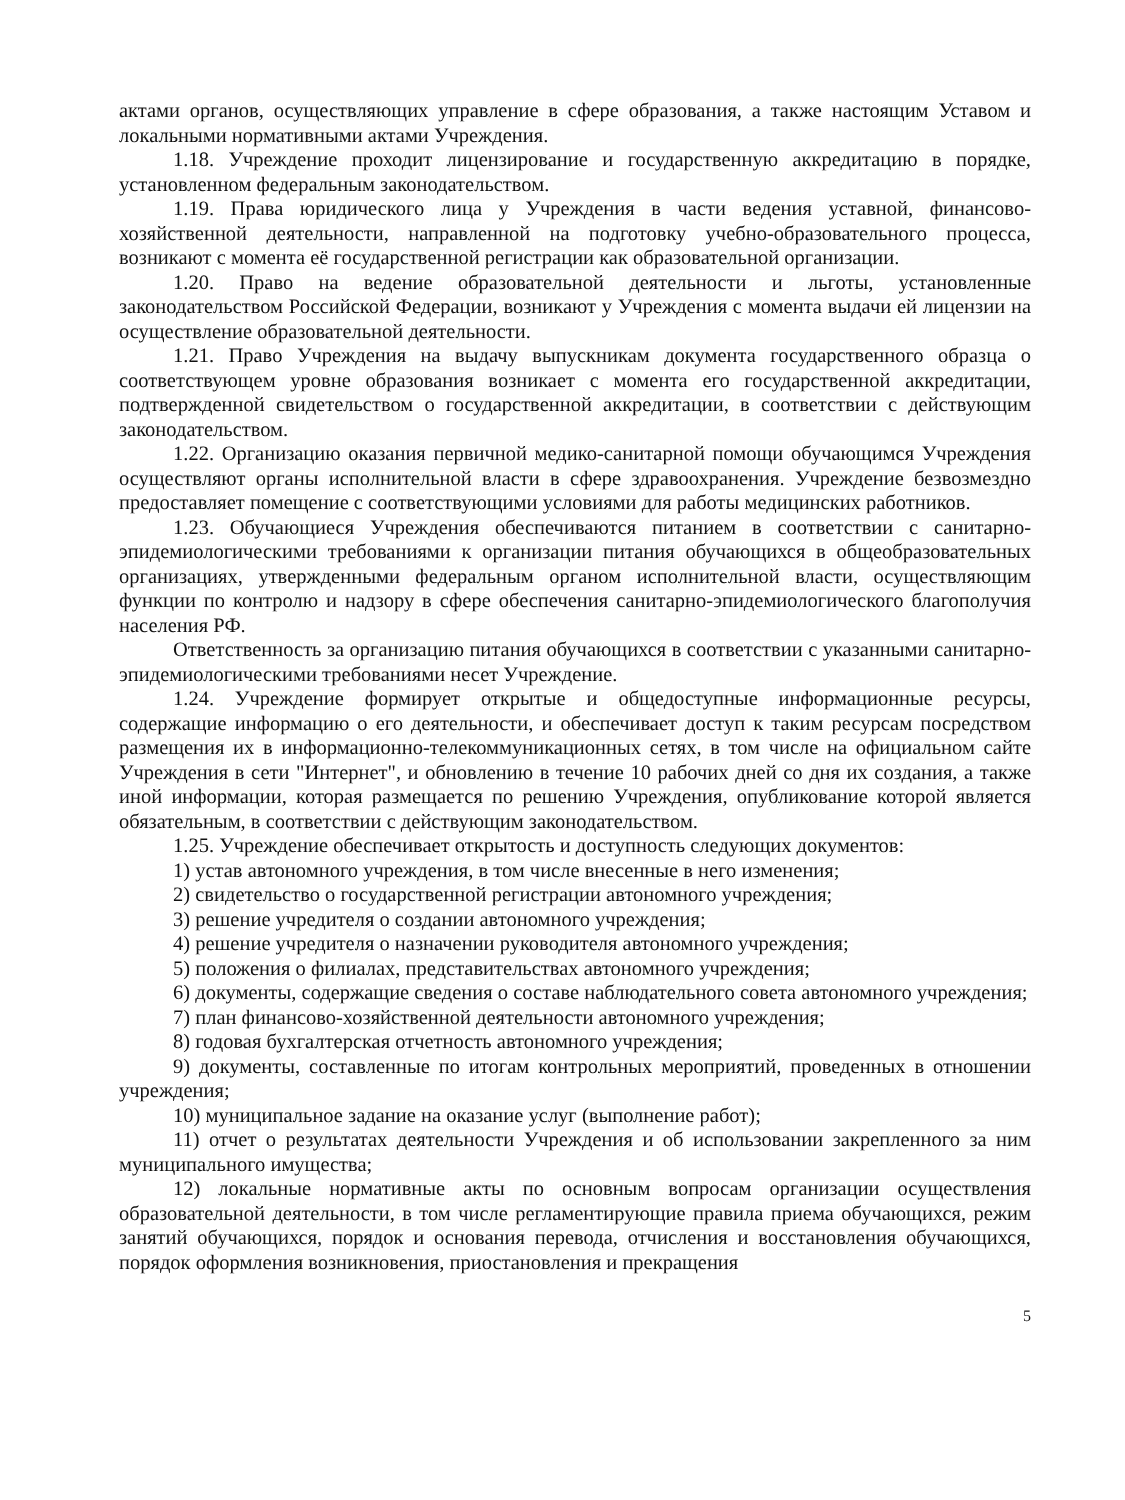актами органов, осуществляющих управление в сфере образования, а также настоящим Уставом и локальными нормативными актами Учреждения.
1.18. Учреждение проходит лицензирование и государственную аккредитацию в порядке, установленном федеральным законодательством.
1.19. Права юридического лица у Учреждения в части ведения уставной, финансово-хозяйственной деятельности, направленной на подготовку учебно-образовательного процесса, возникают с момента её государственной регистрации как образовательной организации.
1.20. Право на ведение образовательной деятельности и льготы, установленные законодательством Российской Федерации, возникают у Учреждения с момента выдачи ей лицензии на осуществление образовательной деятельности.
1.21. Право Учреждения на выдачу выпускникам документа государственного образца о соответствующем уровне образования возникает с момента его государственной аккредитации, подтвержденной свидетельством о государственной аккредитации, в соответствии с действующим законодательством.
1.22. Организацию оказания первичной медико-санитарной помощи обучающимся Учреждения осуществляют органы исполнительной власти в сфере здравоохранения. Учреждение безвозмездно предоставляет помещение с соответствующими условиями для работы медицинских работников.
1.23. Обучающиеся Учреждения обеспечиваются питанием в соответствии с санитарно-эпидемиологическими требованиями к организации питания обучающихся в общеобразовательных организациях, утвержденными федеральным органом исполнительной власти, осуществляющим функции по контролю и надзору в сфере обеспечения санитарно-эпидемиологического благополучия населения РФ.
Ответственность за организацию питания обучающихся в соответствии с указанными санитарно-эпидемиологическими требованиями несет Учреждение.
1.24. Учреждение формирует открытые и общедоступные информационные ресурсы, содержащие информацию о его деятельности, и обеспечивает доступ к таким ресурсам посредством размещения их в информационно-телекоммуникационных сетях, в том числе на официальном сайте Учреждения в сети "Интернет", и обновлению в течение 10 рабочих дней со дня их создания, а также иной информации, которая размещается по решению Учреждения, опубликование которой является обязательным, в соответствии с действующим законодательством.
1.25. Учреждение обеспечивает открытость и доступность следующих документов:
1) устав автономного учреждения, в том числе внесенные в него изменения;
2) свидетельство о государственной регистрации автономного учреждения;
3) решение учредителя о создании автономного учреждения;
4) решение учредителя о назначении руководителя автономного учреждения;
5) положения о филиалах, представительствах автономного учреждения;
6) документы, содержащие сведения о составе наблюдательного совета автономного учреждения;
7) план финансово-хозяйственной деятельности автономного учреждения;
8) годовая бухгалтерская отчетность автономного учреждения;
9) документы, составленные по итогам контрольных мероприятий, проведенных в отношении учреждения;
10) муниципальное задание на оказание услуг (выполнение работ);
11) отчет о результатах деятельности Учреждения и об использовании закрепленного за ним муниципального имущества;
12) локальные нормативные акты по основным вопросам организации осуществления образовательной деятельности, в том числе регламентирующие правила приема обучающихся, режим занятий обучающихся, порядок и основания перевода, отчисления и восстановления обучающихся, порядок оформления возникновения, приостановления и прекращения
5